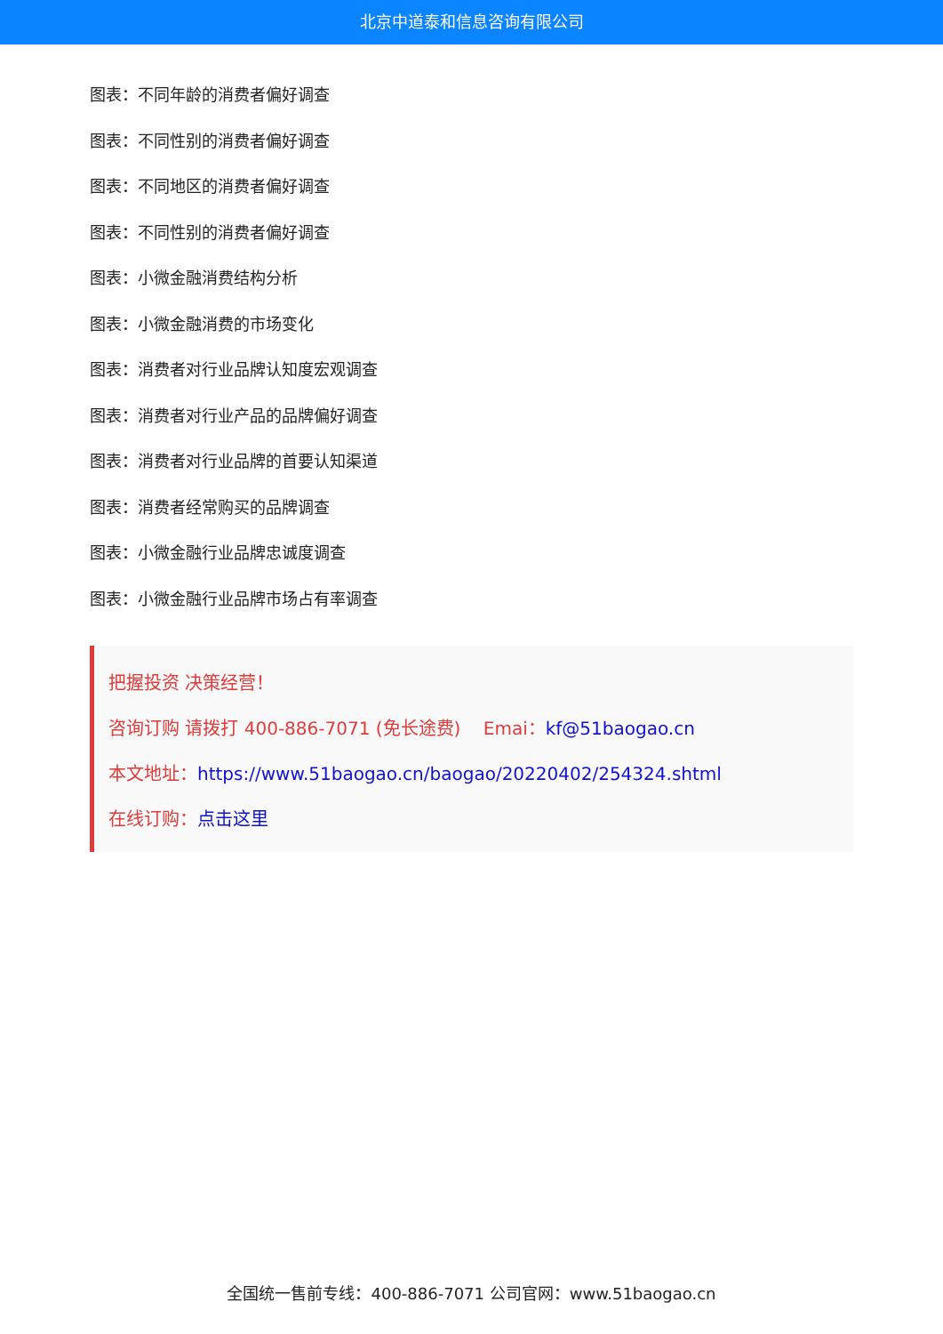北京中道泰和信息咨询有限公司
图表：不同年龄的消费者偏好调查
图表：不同性别的消费者偏好调查
图表：不同地区的消费者偏好调查
图表：不同性别的消费者偏好调查
图表：小微金融消费结构分析
图表：小微金融消费的市场变化
图表：消费者对行业品牌认知度宏观调查
图表：消费者对行业产品的品牌偏好调查
图表：消费者对行业品牌的首要认知渠道
图表：消费者经常购买的品牌调查
图表：小微金融行业品牌忠诚度调查
图表：小微金融行业品牌市场占有率调查
把握投资 决策经营！
咨询订购 请拨打 400-886-7071 (免长途费) Emai：kf@51baogao.cn
本文地址：https://www.51baogao.cn/baogao/20220402/254324.shtml
在线订购：点击这里
全国统一售前专线：400-886-7071 公司官网：www.51baogao.cn